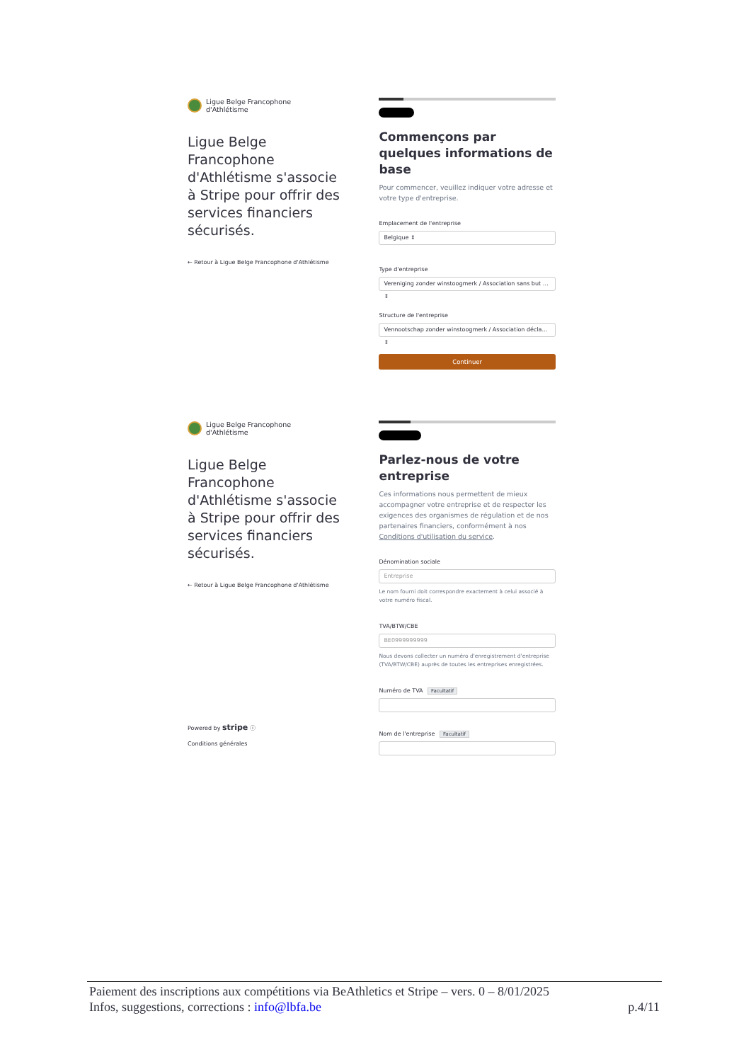Ligue Belge Francophone
d'Athlétisme
Ligue Belge Francophone d'Athlétisme s'associe à Stripe pour offrir des services financiers sécurisés.
← Retour à Ligue Belge Francophone d'Athlétisme
Commençons par quelques informations de base
Pour commencer, veuillez indiquer votre adresse et votre type d'entreprise.
Emplacement de l'entreprise
Belgique ⇕
Type d'entreprise
Vereniging zonder winstoogmerk / Association sans but … ⇕
Structure de l'entreprise
Vennootschap zonder winstoogmerk / Association décla… ⇕
Continuer
Ligue Belge Francophone
d'Athlétisme
Ligue Belge Francophone d'Athlétisme s'associe à Stripe pour offrir des services financiers sécurisés.
← Retour à Ligue Belge Francophone d'Athlétisme
Powered by stripe ⓘ
Conditions générales
Parlez-nous de votre entreprise
Ces informations nous permettent de mieux accompagner votre entreprise et de respecter les exigences des organismes de régulation et de nos partenaires financiers, conformément à nos Conditions d'utilisation du service.
Dénomination sociale
Entreprise
Le nom fourni doit correspondre exactement à celui associé à votre numéro fiscal.
TVA/BTW/CBE
BE0999999999
Nous devons collecter un numéro d'enregistrement d'entreprise (TVA/BTW/CBE) auprès de toutes les entreprises enregistrées.
Numéro de TVA Facultatif
Nom de l'entreprise Facultatif
Paiement des inscriptions aux compétitions via BeAthletics et Stripe – vers. 0 – 8/01/2025
Infos, suggestions, corrections : info@lbfa.be p.4/11